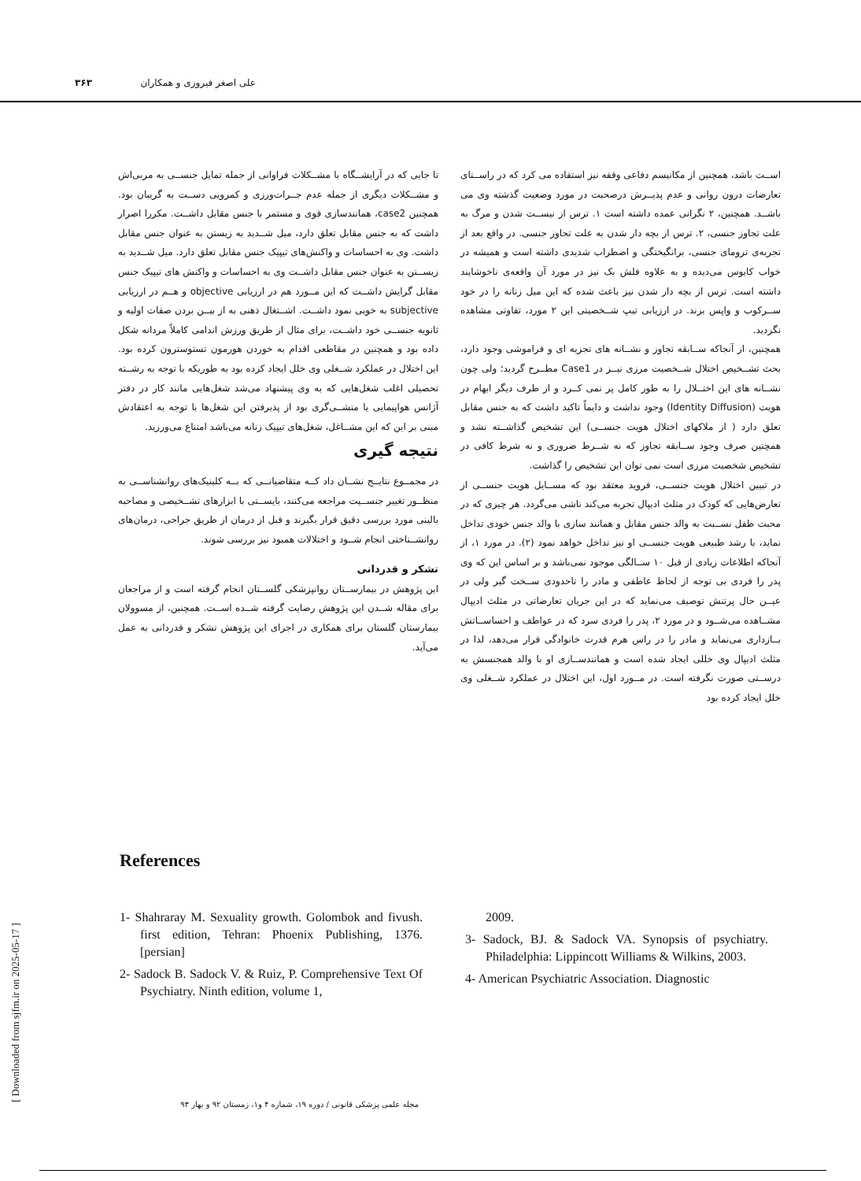علی اصغر فیروزی و همکاران ۳۶۳
اســت باشد، همچنین از مکانیسم دفاعی وقفه نیز استفاده می کرد که در راســتای تعارضات درون روانی و عدم پذیــرش درصحبت در مورد وضعیت گذشته وی می باشــد. همچنین، ۲ نگرانی عمده داشته است ۱. ترس از نیســت شدن و مرگ به علت تجاوز جنسی، ۲. ترس از بچه دار شدن به علت تجاوز جنسی. در واقع بعد از تجربه‌ی ترومای جنسی، برانگیختگی و اضطراب شدیدی داشته است و همیشه در خواب کابوس می‌دیده و به علاوه فلش بک نیز در مورد آن واقعه‌ی ناخوشایند داشته است. ترس از بچه دار شدن نیز باعث شده که این میل زنانه را در خود ســرکوب و واپس بزند. در ارزیابی تیپ شــخصیتی این ۲ مورد، تفاوتی مشاهده نگردید.
همچنین، از آنجاکه ســابقه تجاوز و نشــانه های تجزیه ای و فراموشی وجود دارد، بحث تشــخیص اختلال شــخصیت مرزی نیــز در Case1 مطــرح گردید؛ ولی چون نشــانه های این اختــلال را به طور کامل پر نمی کــرد و از طرف دیگر ابهام در هویت (Identity Diffusion) وجود نداشت و دایماً تاکید داشت که به جنس مقابل تعلق دارد ( از ملاکهای اختلال هویت جنســی) این تشخیص گذاشــته نشد و همچنین صرف وجود ســابقه تجاوز که نه شــرط ضروری و نه شرط کافی در تشخیص شخصیت مرزی است نمی توان این تشخیص را گذاشت.
در تبیین اختلال هویت جنســی، فروید معتقد بود که مســایل هویت جنســی از تعارض‌هایی که کودک در مثلث ادیپال تجربه می‌کند ناشی می‌گردد. هر چیزی که در محبت طفل نســبت به والد جنس مقابل و همانند سازی با والد جنس خودی تداخل نماید، با رشد طبیعی هویت جنســی او نیز تداخل خواهد نمود (۲). در مورد ۱، از آنجاکه اطلاعات زیادی از قبل ۱۰ ســالگی موجود نمی‌باشد و بر اساس این که وی پدر را فردی بی توجه از لحاظ عاطفی و مادر را تاحدودی ســخت گیر ولی در عیــن حال پرتنش توصیف می‌نماید که در این جریان تعارضاتی در مثلث ادیپال مشــاهده می‌شــود و در مورد ۲، پدر را فردی سرد که در عواطف و احساســاتش بــازداری می‌نماید و مادر را در راس هرم قدرت خانوادگی قرار می‌دهد، لذا در مثلث ادیپال وی خللی ایجاد شده است و همانندســازی او با والد همجنسش به درســتی صورت نگرفته است. در مــورد اول، این اختلال در عملکرد شــغلی وی خلل ایجاد کرده بود
تا جایی که در آرایشــگاه با مشــکلات فراوانی از جمله تمایل جنســی به مربی‌اش و مشــکلات دیگری از جمله عدم جــرات‌ورزی و کمرویی دســت به گریبان بود. همچنین case2، همانندسازی قوی و مستمر با جنس مقابل داشــت. مکررا اصرار داشت که به جنس مقابل تعلق دارد، میل شــدید به زیستن به عنوان جنس مقابل داشت. وی به احساسات و واکنش‌های تیپیک جنس مقابل تعلق دارد. میل شــدید به زیســتن به عنوان جنس مقابل داشــت وی به احساسات و واکنش های تیپیک جنس مقابل گرایش داشــت که این مــورد هم در ارزیابی objective و هــم در ارزیابی subjective به خوبی نمود داشــت. اشــتغال ذهنی به از بیــن بردن صفات اولیه و ثانویه جنســی خود داشــت، برای مثال از طریق ورزش اندامی کاملاً مردانه شکل داده بود و همچنین در مقاطعی اقدام به خوردن هورمون تستوسترون کرده بود. این اختلال در عملکرد شــغلی وی خلل ایجاد کرده بود به طوریکه با توجه به رشــته تحصیلی اغلب شغل‌هایی که به وی پیشنهاد می‌شد شغل‌هایی مانند کار در دفتر آژانس هواپیمایی یا منشــی‌گری بود از پذیرفتن این شغل‌ها با توجه به اعتقادش مبنی بر این که این مشــاغل، شغل‌های تیپیک زنانه می‌باشد امتناع می‌ورزید.
نتیجه گیری
در مجمــوع نتایــج نشــان داد کــه متقاضیانــی که بــه کلینیک‌های روانشناســی به منظــور تغییر جنســیت مراجعه می‌کنند، بایســتی با ابزارهای تشــخیصی و مصاحبه بالینی مورد بررسی دقیق قرار بگیرند و قبل از درمان از طریق جراحی، درمان‌های روانشــناختی انجام شــود و اختلالات همبود نیز بررسی شوند.
تشکر و قدردانی
این پژوهش در بیمارســتان روانپزشکی گلســتان انجام گرفته است و از مراجعان برای مقاله شــدن این پژوهش رضایت گرفته شــده اســت. همچنین، از مسوولان بیمارستان گلستان برای همکاری در اجرای این پژوهش تشکر و قدردانی به عمل می‌آید.
References
1- Shahraray M. Sexuality growth. Golombok and fivush. first edition, Tehran: Phoenix Publishing, 1376. [persian]
2- Sadock B. Sadock V. & Ruiz, P. Comprehensive Text Of Psychiatry. Ninth edition, volume 1,
2009.
3- Sadock, BJ. & Sadock VA. Synopsis of psychiatry. Philadelphia: Lippincott Williams & Wilkins, 2003.
4- American Psychiatric Association. Diagnostic
مجله علمی پزشکی قانونی / دوره ۱۹، شماره ۴ و۱، زمستان ۹۲ و بهار ۹۳
[ Downloaded from sjfm.ir on 2025-05-17 ]